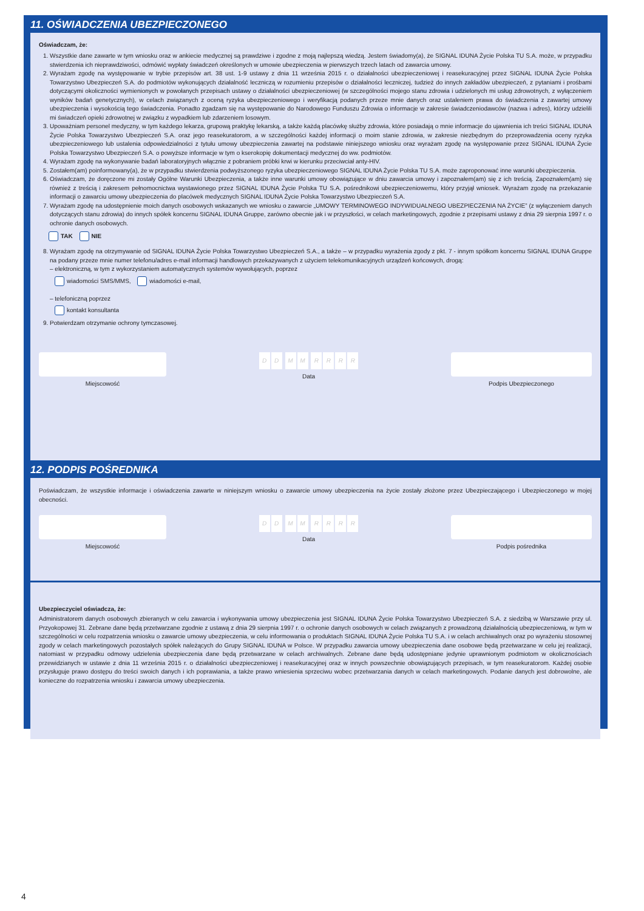11. OŚWIADCZENIA UBEZPIECZONEGO
Oświadczam, że:
1. Wszystkie dane zawarte w tym wniosku oraz w ankiecie medycznej są prawdziwe i zgodne z moją najlepszą wiedzą. Jestem świadomy(a), że SIGNAL IDUNA Życie Polska TU S.A. może, w przypadku stwierdzenia ich nieprawdziwości, odmówić wypłaty świadczeń określonych w umowie ubezpieczenia w pierwszych trzech latach od zawarcia umowy.
2. Wyrażam zgodę na występowanie w trybie przepisów art. 38 ust. 1-9 ustawy z dnia 11 września 2015 r. o działalności ubezpieczeniowej i reasekuracyjnej przez SIGNAL IDUNA Życie Polska Towarzystwo Ubezpieczeń S.A. do podmiotów wykonujących działalność leczniczą w rozumieniu przepisów o działalności leczniczej, tudzież do innych zakładów ubezpieczeń, z pytaniami i prośbami dotyczącymi okoliczności wymienionych w powołanych przepisach ustawy o działalności ubezpieczeniowej (w szczególności mojego stanu zdrowia i udzielonych mi usług zdrowotnych, z wyłączeniem wyników badań genetycznych), w celach związanych z oceną ryzyka ubezpieczeniowego i weryfikacją podanych przeze mnie danych oraz ustaleniem prawa do świadczenia z zawartej umowy ubezpieczenia i wysokością tego świadczenia. Ponadto zgadzam się na występowanie do Narodowego Funduszu Zdrowia o informacje w zakresie świadczeniodawców (nazwa i adres), którzy udzielili mi świadczeń opieki zdrowotnej w związku z wypadkiem lub zdarzeniem losowym.
3. Upoważniam personel medyczny, w tym każdego lekarza, grupową praktykę lekarską, a także każdą placówkę służby zdrowia, które posiadają o mnie informacje do ujawnienia ich treści SIGNAL IDUNA Życie Polska Towarzystwo Ubezpieczeń S.A. oraz jego reasekuratorom, a w szczególności każdej informacji o moim stanie zdrowia, w zakresie niezbędnym do przeprowadzenia oceny ryzyka ubezpieczeniowego lub ustalenia odpowiedzialności z tytułu umowy ubezpieczenia zawartej na podstawie niniejszego wniosku oraz wyrażam zgodę na występowanie przez SIGNAL IDUNA Życie Polska Towarzystwo Ubezpieczeń S.A. o powyższe informacje w tym o kserokopię dokumentacji medycznej do ww. podmiotów.
4. Wyrażam zgodę na wykonywanie badań laboratoryjnych włącznie z pobraniem próbki krwi w kierunku przeciwciał anty-HIV.
5. Zostałem(am) poinformowany(a), że w przypadku stwierdzenia podwyższonego ryzyka ubezpieczeniowego SIGNAL IDUNA Życie Polska TU S.A. może zaproponować inne warunki ubezpieczenia.
6. Oświadczam, że doręczone mi zostały Ogólne Warunki Ubezpieczenia, a także inne warunki umowy obowiązujące w dniu zawarcia umowy i zapoznałem(am) się z ich treścią. Zapoznałem(am) się również z treścią i zakresem pełnomocnictwa wystawionego przez SIGNAL IDUNA Życie Polska TU S.A. pośrednikowi ubezpieczeniowemu, który przyjął wniosek. Wyrażam zgodę na przekazanie informacji o zawarciu umowy ubezpieczenia do placówek medycznych SIGNAL IDUNA Życie Polska Towarzystwo Ubezpieczeń S.A.
7. Wyrażam zgodę na udostępnienie moich danych osobowych wskazanych we wniosku o zawarcie „UMOWY TERMINOWEGO INDYWIDUALNEGO UBEZPIECZENIA NA ŻYCIE” (z wyłączeniem danych dotyczących stanu zdrowia) do innych spółek koncernu SIGNAL IDUNA Gruppe, zarówno obecnie jak i w przyszłości, w celach marketingowych, zgodnie z przepisami ustawy z dnia 29 sierpnia 1997 r. o ochronie danych osobowych.
TAK NIE
8. Wyrażam zgodę na otrzymywanie od SIGNAL IDUNA Życie Polska Towarzystwo Ubezpieczeń S.A., a także – w przypadku wyrażenia zgody z pkt. 7 - innym spółkom koncernu SIGNAL IDUNA Gruppe na podany przeze mnie numer telefonu/adres e-mail informacji handlowych przekazywanych z użyciem telekomunikacyjnych urządzeń końcowych, drogą:
– elektroniczną, w tym z wykorzystaniem automatycznych systemów wywołujących, poprzez
wiadomości SMS/MMS, wiadomości e-mail,
– telefoniczną poprzez
kontakt konsultanta
9. Potwierdzam otrzymanie ochrony tymczasowej.
Miejscowość
DD MM RRRR
Data
Podpis Ubezpieczonego
12. PODPIS POŚREDNIKA
Poświadczam, że wszystkie informacje i oświadczenia zawarte w niniejszym wniosku o zawarcie umowy ubezpieczenia na życie zostały złożone przez Ubezpieczającego i Ubezpieczonego w mojej obecności.
Miejscowość
DD MM RRRR
Data
Podpis pośrednika
Ubezpieczyciel oświadcza, że:
Administratorem danych osobowych zbieranych w celu zawarcia i wykonywania umowy ubezpieczenia jest SIGNAL IDUNA Życie Polska Towarzystwo Ubezpieczeń S.A. z siedzibą w Warszawie przy ul. Przyokopowej 31. Zebrane dane będą przetwarzane zgodnie z ustawą z dnia 29 sierpnia 1997 r. o ochronie danych osobowych w celach związanych z prowadzoną działalnością ubezpieczeniową, w tym w szczególności w celu rozpatrzenia wniosku o zawarcie umowy ubezpieczenia, w celu informowania o produktach SIGNAL IDUNA Życie Polska TU S.A. i w celach archiwalnych oraz po wyrażeniu stosownej zgody w celach marketingowych pozostałych spółek należących do Grupy SIGNAL IDUNA w Polsce. W przypadku zawarcia umowy ubezpieczenia dane osobowe będą przetwarzane w celu jej realizacji, natomiast w przypadku odmowy udzielenia ubezpieczenia dane będą przetwarzane w celach archiwalnych. Zebrane dane będą udostępniane jedynie uprawnionym podmiotom w okolicznościach przewidzianych w ustawie z dnia 11 września 2015 r. o działalności ubezpieczeniowej i reasekuracyjnej oraz w innych powszechnie obowiązujących przepisach, w tym reasekuratorom. Każdej osobie przysługuje prawo dostępu do treści swoich danych i ich poprawiania, a także prawo wniesienia sprzeciwu wobec przetwarzania danych w celach marketingowych. Podanie danych jest dobrowolne, ale konieczne do rozpatrzenia wniosku i zawarcia umowy ubezpieczenia.
4